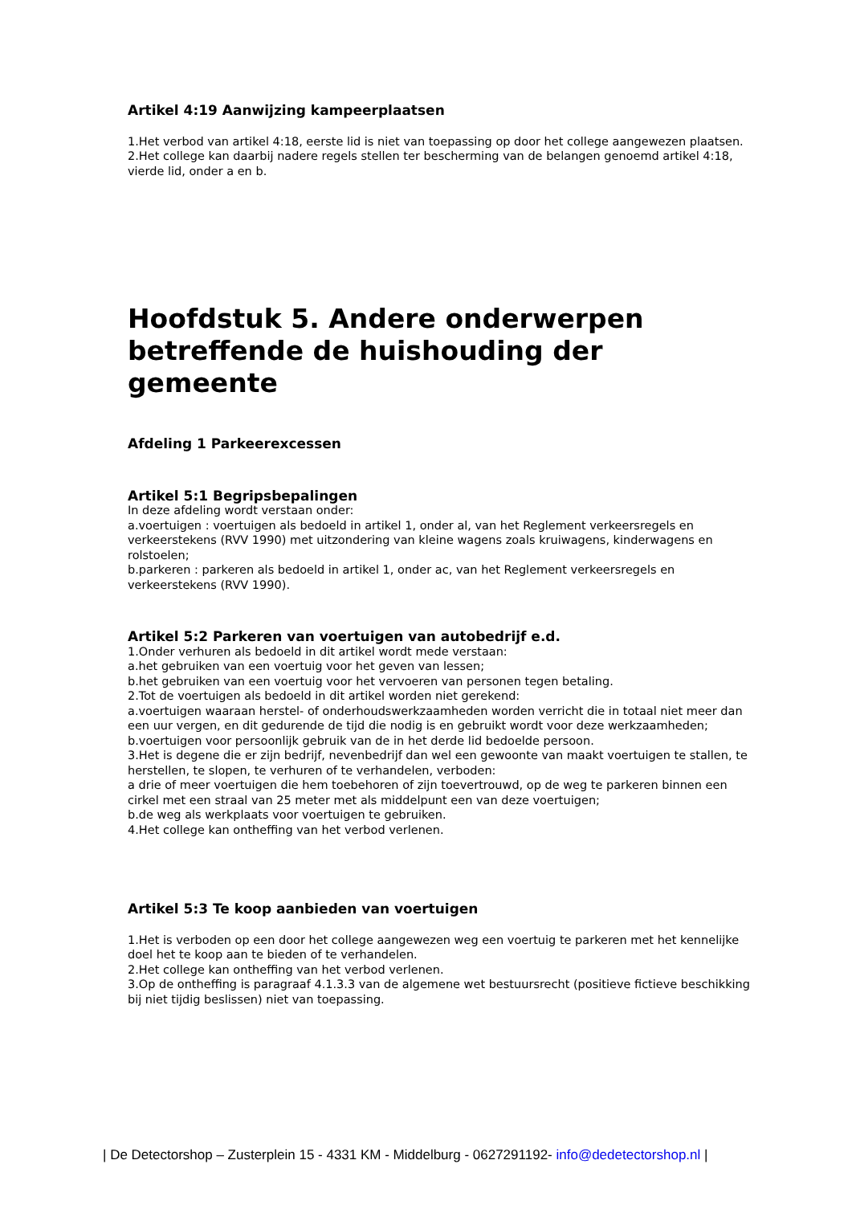Artikel 4:19 Aanwijzing kampeerplaatsen
1.Het verbod van artikel 4:18, eerste lid is niet van toepassing op door het college aangewezen plaatsen.
2.Het college kan daarbij nadere regels stellen ter bescherming van de belangen genoemd artikel 4:18, vierde lid, onder a en b.
Hoofdstuk 5. Andere onderwerpen betreffende de huishouding der gemeente
Afdeling 1 Parkeerexcessen
Artikel 5:1 Begripsbepalingen
In deze afdeling wordt verstaan onder:
a.voertuigen : voertuigen als bedoeld in artikel 1, onder al, van het Reglement verkeersregels en verkeerstekens (RVV 1990) met uitzondering van kleine wagens zoals kruiwagens, kinderwagens en rolstoelen;
b.parkeren : parkeren als bedoeld in artikel 1, onder ac, van het Reglement verkeersregels en verkeerstekens (RVV 1990).
Artikel 5:2 Parkeren van voertuigen van autobedrijf e.d.
1.Onder verhuren als bedoeld in dit artikel wordt mede verstaan:
a.het gebruiken van een voertuig voor het geven van lessen;
b.het gebruiken van een voertuig voor het vervoeren van personen tegen betaling.
2.Tot de voertuigen als bedoeld in dit artikel worden niet gerekend:
a.voertuigen waaraan herstel- of onderhoudswerkzaamheden worden verricht die in totaal niet meer dan een uur vergen, en dit gedurende de tijd die nodig is en gebruikt wordt voor deze werkzaamheden;
b.voertuigen voor persoonlijk gebruik van de in het derde lid bedoelde persoon.
3.Het is degene die er zijn bedrijf, nevenbedrijf dan wel een gewoonte van maakt voertuigen te stallen, te herstellen, te slopen, te verhuren of te verhandelen, verboden:
a drie of meer voertuigen die hem toebehoren of zijn toevertrouwd, op de weg te parkeren binnen een cirkel met een straal van 25 meter met als middelpunt een van deze voertuigen;
b.de weg als werkplaats voor voertuigen te gebruiken.
4.Het college kan ontheffing van het verbod verlenen.
Artikel 5:3 Te koop aanbieden van voertuigen
1.Het is verboden op een door het college aangewezen weg een voertuig te parkeren met het kennelijke doel het te koop aan te bieden of te verhandelen.
2.Het college kan ontheffing van het verbod verlenen.
3.Op de ontheffing is paragraaf 4.1.3.3 van de algemene wet bestuursrecht (positieve fictieve beschikking bij niet tijdig beslissen) niet van toepassing.
| De Detectorshop – Zusterplein 15 - 4331 KM - Middelburg - 0627291192- info@dedetectorshop.nl |